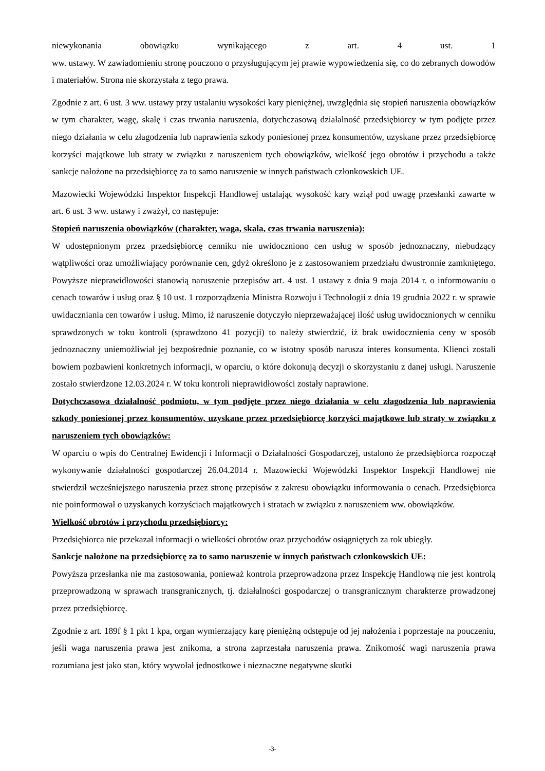niewykonania obowiązku wynikającego z art. 4 ust. 1
ww. ustawy. W zawiadomieniu stronę pouczono o przysługującym jej prawie wypowiedzenia się, co do zebranych dowodów i materiałów. Strona nie skorzystała z tego prawa.
Zgodnie z art. 6 ust. 3 ww. ustawy przy ustalaniu wysokości kary pieniężnej, uwzględnia się stopień naruszenia obowiązków w tym charakter, wagę, skalę i czas trwania naruszenia, dotychczasową działalność przedsiębiorcy w tym podjęte przez niego działania w celu złagodzenia lub naprawienia szkody poniesionej przez konsumentów, uzyskane przez przedsiębiorcę korzyści majątkowe lub straty w związku z naruszeniem tych obowiązków, wielkość jego obrotów i przychodu a także sankcje nałożone na przedsiębiorcę za to samo naruszenie w innych państwach członkowskich UE.
Mazowiecki Wojewódzki Inspektor Inspekcji Handlowej ustalając wysokość kary wziął pod uwagę przesłanki zawarte w art. 6 ust. 3 ww. ustawy i zważył, co następuje:
Stopień naruszenia obowiązków (charakter, waga, skala, czas trwania naruszenia):
W udostępnionym przez przedsiębiorcę cenniku nie uwidoczniono cen usług w sposób jednoznaczny, niebudzący wątpliwości oraz umożliwiający porównanie cen, gdyż określono je z zastosowaniem przedziału dwustronnie zamkniętego. Powyższe nieprawidłowości stanowią naruszenie przepisów art. 4 ust. 1 ustawy z dnia 9 maja 2014 r. o informowaniu o cenach towarów i usług oraz § 10 ust. 1 rozporządzenia Ministra Rozwoju i Technologii z dnia 19 grudnia 2022 r. w sprawie uwidaczniania cen towarów i usług. Mimo, iż naruszenie dotyczyło nieprzeważającej ilość usług uwidocznionych w cenniku sprawdzonych w toku kontroli (sprawdzono 41 pozycji) to należy stwierdzić, iż brak uwidocznienia ceny w sposób jednoznaczny uniemożliwiał jej bezpośrednie poznanie, co w istotny sposób narusza interes konsumenta. Klienci zostali bowiem pozbawieni konkretnych informacji, w oparciu, o które dokonują decyzji o skorzystaniu z danej usługi. Naruszenie zostało stwierdzone 12.03.2024 r. W toku kontroli nieprawidłowości zostały naprawione.
Dotychczasowa działalność podmiotu, w tym podjęte przez niego działania w celu złagodzenia lub naprawienia szkody poniesionej przez konsumentów, uzyskane przez przedsiębiorcę korzyści majątkowe lub straty w związku z naruszeniem tych obowiązków:
W oparciu o wpis do Centralnej Ewidencji i Informacji o Działalności Gospodarczej, ustalono że przedsiębiorca rozpoczął wykonywanie działalności gospodarczej 26.04.2014 r. Mazowiecki Wojewódzki Inspektor Inspekcji Handlowej nie stwierdził wcześniejszego naruszenia przez stronę przepisów z zakresu obowiązku informowania o cenach. Przedsiębiorca nie poinformował o uzyskanych korzyściach majątkowych i stratach w związku z naruszeniem ww. obowiązków.
Wielkość obrotów i przychodu przedsiębiorcy:
Przedsiębiorca nie przekazał informacji o wielkości obrotów oraz przychodów osiągniętych za rok ubiegły.
Sankcje nałożone na przedsiębiorcę za to samo naruszenie w innych państwach członkowskich UE:
Powyższa przesłanka nie ma zastosowania, ponieważ kontrola przeprowadzona przez Inspekcję Handlową nie jest kontrolą przeprowadzoną w sprawach transgranicznych, tj. działalności gospodarczej o transgranicznym charakterze prowadzonej przez przedsiębiorcę.
Zgodnie z art. 189f § 1 pkt 1 kpa, organ wymierzający karę pieniężną odstępuje od jej nałożenia i poprzestaje na pouczeniu, jeśli waga naruszenia prawa jest znikoma, a strona zaprzestała naruszenia prawa. Znikomość wagi naruszenia prawa rozumiana jest jako stan, który wywołał jednostkowe i nieznaczne negatywne skutki
-3-